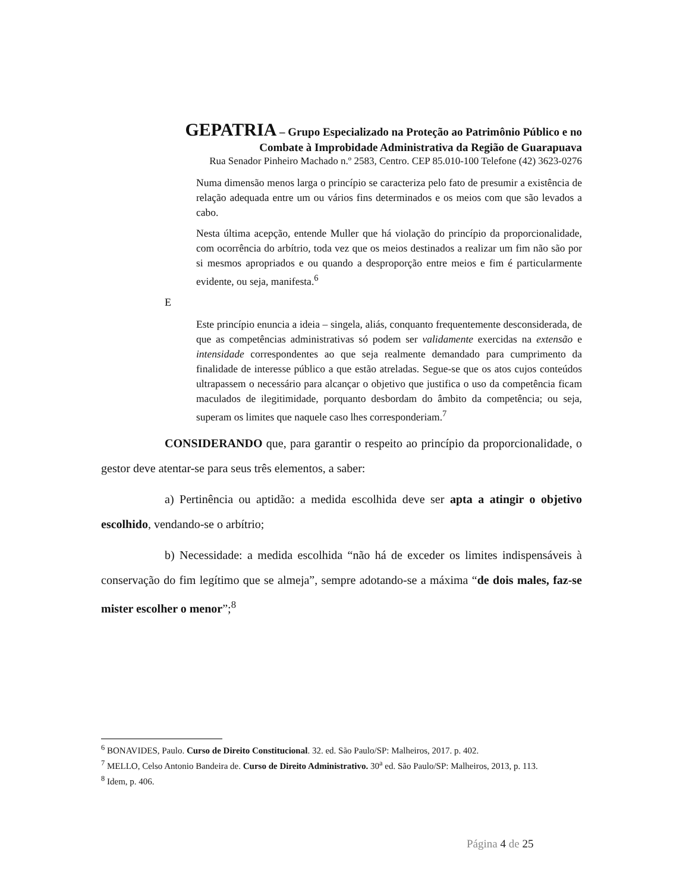GEPATRIA – Grupo Especializado na Proteção ao Patrimônio Público e no
Combate à Improbidade Administrativa da Região de Guarapuava
Rua Senador Pinheiro Machado n.º 2583, Centro. CEP 85.010-100 Telefone (42) 3623-0276
Numa dimensão menos larga o princípio se caracteriza pelo fato de presumir a existência de relação adequada entre um ou vários fins determinados e os meios com que são levados a cabo.
Nesta última acepção, entende Muller que há violação do princípio da proporcionalidade, com ocorrência do arbítrio, toda vez que os meios destinados a realizar um fim não são por si mesmos apropriados e ou quando a desproporção entre meios e fim é particularmente evidente, ou seja, manifesta.<sup>6</sup>
E
Este princípio enuncia a ideia – singela, aliás, conquanto frequentemente desconsiderada, de que as competências administrativas só podem ser validamente exercidas na extensão e intensidade correspondentes ao que seja realmente demandado para cumprimento da finalidade de interesse público a que estão atreladas. Segue-se que os atos cujos conteúdos ultrapassem o necessário para alcançar o objetivo que justifica o uso da competência ficam maculados de ilegitimidade, porquanto desbordam do âmbito da competência; ou seja, superam os limites que naquele caso lhes corresponderiam.<sup>7</sup>
CONSIDERANDO que, para garantir o respeito ao princípio da proporcionalidade, o gestor deve atentar-se para seus três elementos, a saber:
a) Pertinência ou aptidão: a medida escolhida deve ser apta a atingir o objetivo escolhido, vendando-se o arbítrio;
b) Necessidade: a medida escolhida “não há de exceder os limites indispensáveis à conservação do fim legítimo que se almeja”, sempre adotando-se a máxima “de dois males, faz-se mister escolher o menor”;<sup>8</sup>
<sup>6</sup> BONAVIDES, Paulo. Curso de Direito Constitucional. 32. ed. São Paulo/SP: Malheiros, 2017. p. 402.
<sup>7</sup> MELLO, Celso Antonio Bandeira de. Curso de Direito Administrativo. 30<sup>a</sup> ed. São Paulo/SP: Malheiros, 2013, p. 113.
<sup>8</sup> Idem, p. 406.
Página 4 de 25